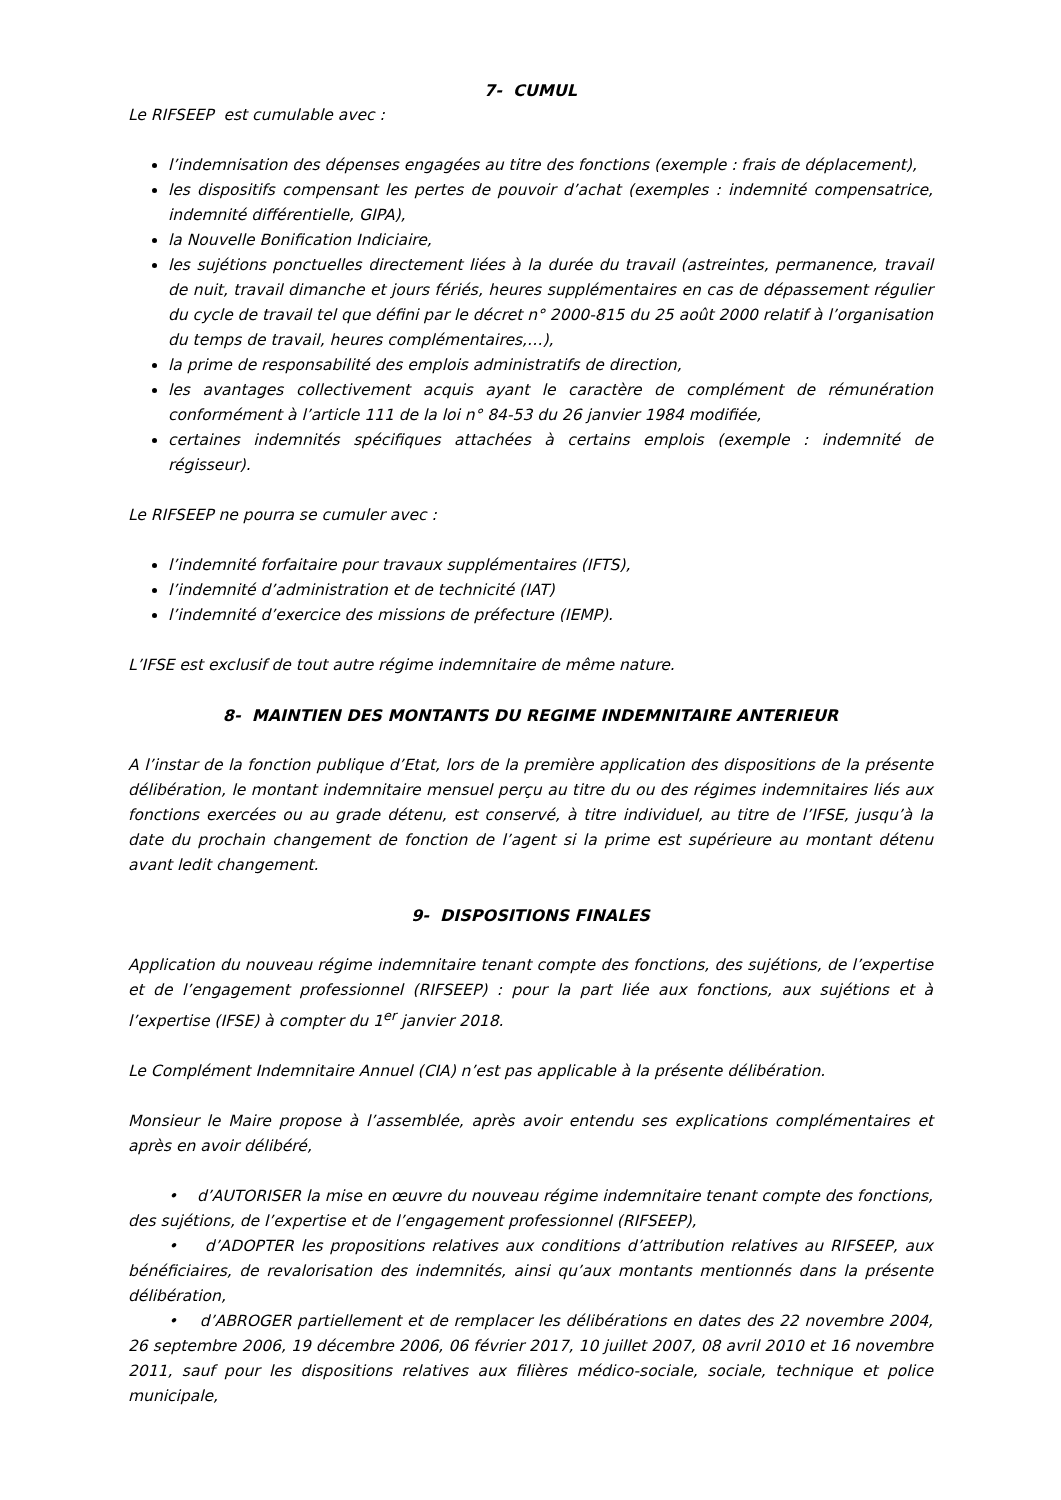7- CUMUL
Le RIFSEEP est cumulable avec :
l’indemnisation des dépenses engagées au titre des fonctions (exemple : frais de déplacement),
les dispositifs compensant les pertes de pouvoir d’achat (exemples : indemnité compensatrice, indemnité différentielle, GIPA),
la Nouvelle Bonification Indiciaire,
les sujétions ponctuelles directement liées à la durée du travail (astreintes, permanence, travail de nuit, travail dimanche et jours fériés, heures supplémentaires en cas de dépassement régulier du cycle de travail tel que défini par le décret n° 2000-815 du 25 août 2000 relatif à l’organisation du temps de travail, heures complémentaires,…),
la prime de responsabilité des emplois administratifs de direction,
les avantages collectivement acquis ayant le caractère de complément de rémunération conformément à l’article 111 de la loi n° 84-53 du 26 janvier 1984 modifiée,
certaines indemnités spécifiques attachées à certains emplois (exemple : indemnité de régisseur).
Le RIFSEEP ne pourra se cumuler avec :
l’indemnité forfaitaire pour travaux supplémentaires (IFTS),
l’indemnité d’administration et de technicité (IAT)
l’indemnité d’exercice des missions de préfecture (IEMP).
L’IFSE est exclusif de tout autre régime indemnitaire de même nature.
8- MAINTIEN DES MONTANTS DU REGIME INDEMNITAIRE ANTERIEUR
A l’instar de la fonction publique d’Etat, lors de la première application des dispositions de la présente délibération, le montant indemnitaire mensuel perçu au titre du ou des régimes indemnitaires liés aux fonctions exercées ou au grade détenu, est conservé, à titre individuel, au titre de l’IFSE, jusqu’à la date du prochain changement de fonction de l’agent si la prime est supérieure au montant détenu avant ledit changement.
9- DISPOSITIONS FINALES
Application du nouveau régime indemnitaire tenant compte des fonctions, des sujétions, de l’expertise et de l’engagement professionnel (RIFSEEP) : pour la part liée aux fonctions, aux sujétions et à l’expertise (IFSE) à compter du 1<sup>er</sup> janvier 2018.
Le Complément Indemnitaire Annuel (CIA) n’est pas applicable à la présente délibération.
Monsieur le Maire propose à l’assemblée, après avoir entendu ses explications complémentaires et après en avoir délibéré,
• d’AUTORISER la mise en œuvre du nouveau régime indemnitaire tenant compte des fonctions, des sujétions, de l’expertise et de l’engagement professionnel (RIFSEEP),
• d’ADOPTER les propositions relatives aux conditions d’attribution relatives au RIFSEEP, aux bénéficiaires, de revalorisation des indemnités, ainsi qu’aux montants mentionnés dans la présente délibération,
• d’ABROGER partiellement et de remplacer les délibérations en dates des 22 novembre 2004, 26 septembre 2006, 19 décembre 2006, 06 février 2017, 10 juillet 2007, 08 avril 2010 et 16 novembre 2011, sauf pour les dispositions relatives aux filières médico-sociale, sociale, technique et police municipale,